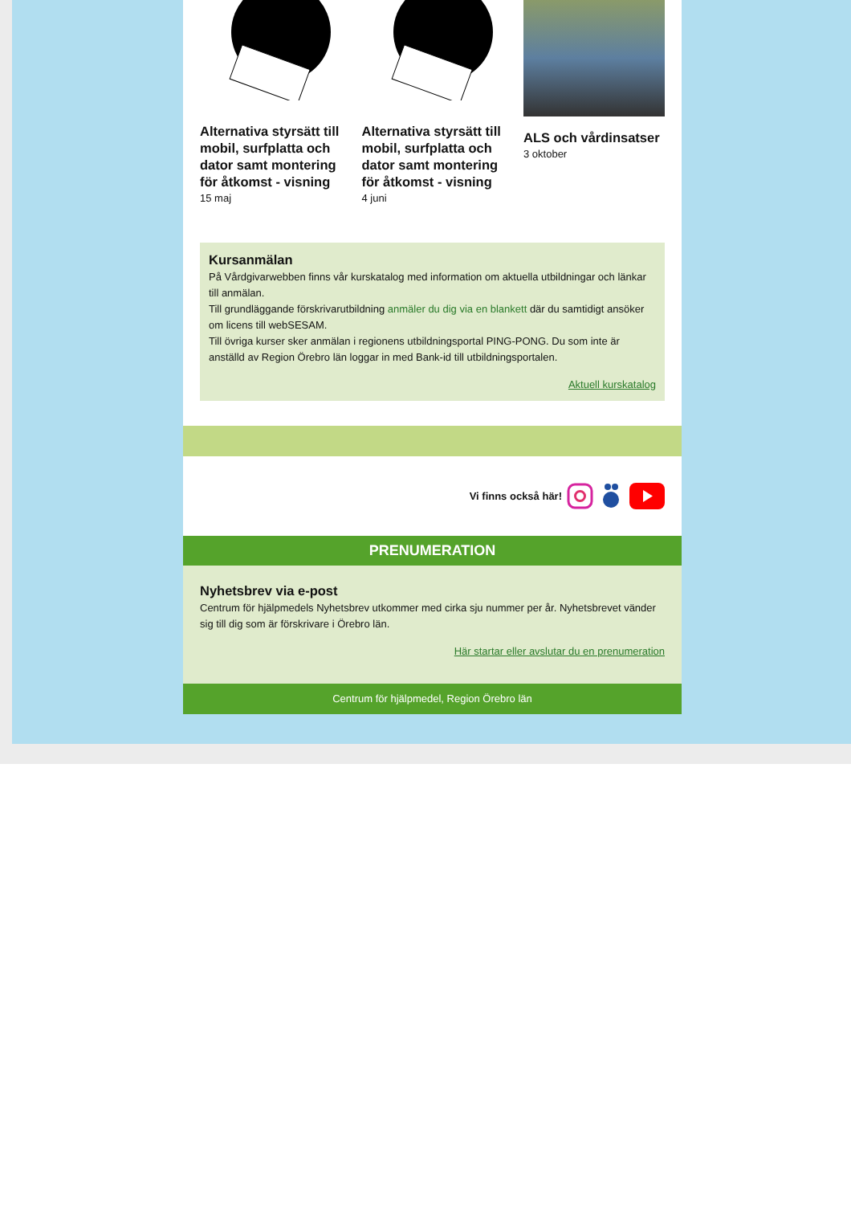Alternativa styrsätt till mobil, surfplatta och dator samt montering för åtkomst - visning
15 maj
Alternativa styrsätt till mobil, surfplatta och dator samt montering för åtkomst - visning
4 juni
ALS och vårdinsatser
3 oktober
Kursanmälan
På Vårdgivarwebben finns vår kurskatalog med information om aktuella utbildningar och länkar till anmälan.
Till grundläggande förskrivarutbildning anmäler du dig via en blankett där du samtidigt ansöker om licens till webSESAM.
Till övriga kurser sker anmälan i regionens utbildningsportal PING-PONG. Du som inte är anställd av Region Örebro län loggar in med Bank-id till utbildningsportalen.
Aktuell kurskatalog
Vi finns också här!
PRENUMERATION
Nyhetsbrev via e-post
Centrum för hjälpmedels Nyhetsbrev utkommer med cirka sju nummer per år. Nyhetsbrevet vänder sig till dig som är förskrivare i Örebro län.
Här startar eller avslutar du en prenumeration
Centrum för hjälpmedel, Region Örebro län